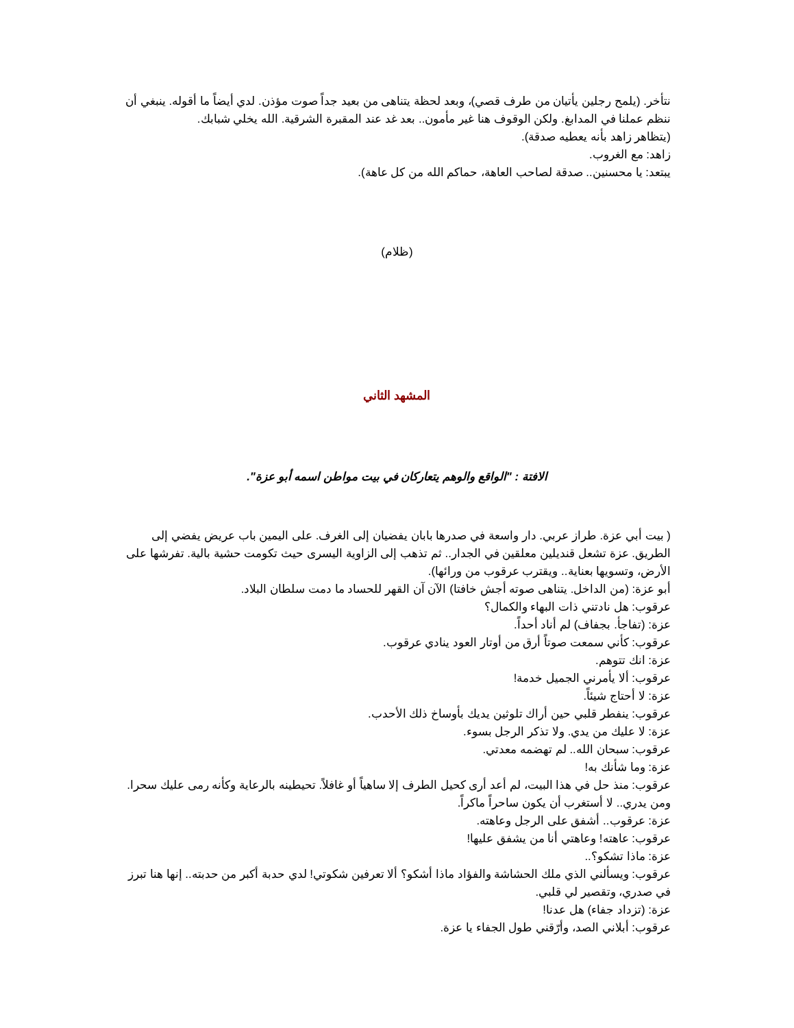نتأخر. (يلمح رجلين يأتيان من طرف قصي)، وبعد لحظة يتناهى من بعيد جداً صوت مؤذن. لدي أيضاً ما أقوله. ينبغي أن ننظم عملنا في المدابغ. ولكن الوقوف هنا غير مأمون.. بعد غد عند المقبرة الشرقية. الله يخلي شبابك.
(يتظاهر زاهد بأنه يعطيه صدقة).
زاهد: مع الغروب.
يبتعد: يا محسنين.. صدقة لصاحب العاهة، حماكم الله من كل عاهة).
(ظلام)
المشهد الثاني
الافتة : "الواقع والوهم يتعاركان في بيت مواطن اسمه أبو عزة".
( بيت أبي عزة. طراز عربي. دار واسعة في صدرها بابان يفضيان إلى الغرف. على اليمين باب عريض يفضي إلى الطريق. عزة تشعل قنديلين معلقين في الجدار.. ثم تذهب إلى الزاوية اليسرى حيث تكومت حشية بالية. تفرشها على الأرض، وتسويها بعناية.. ويقترب عرقوب من ورائها).
أبو عزة: (من الداخل. يتناهى صوته أجش خافتا) الآن آن القهر للحساد ما دمت سلطان البلاد.
عرقوب: هل نادتني ذات البهاء والكمال؟
عزة: (تفاجأ. بجفاف) لم أناد أحداً.
عرقوب: كأني سمعت صوتاً أرق من أوتار العود ينادي عرقوب.
عزة: انك تتوهم.
عرقوب: ألا يأمرني الجميل خدمة!
عزة: لا أحتاج شيئاً.
عرقوب: ينفطر قلبي حين أراك تلوثين يديك بأوساخ ذلك الأحدب.
عزة: لا عليك من يدي. ولا تذكر الرجل بسوء.
عرقوب: سبحان الله.. لم تهضمه معدتي.
عزة: وما شأنك به!
عرقوب: منذ حل في هذا البيت، لم أعد أرى كحيل الطرف إلا ساهياً أو غافلاً. تحيطينه بالرعاية وكأنه رمى عليك سحرا. ومن يدري.. لا أستغرب أن يكون ساحراً ماكراً.
عزة: عرقوب.. أشفق على الرجل وعاهته.
عرقوب: عاهته! وعاهتي أنا من يشفق عليها!
عزة: ماذا تشكو؟..
عرقوب: ويسألني الذي ملك الحشاشة والفؤاد ماذا أشكو؟ ألا تعرفين شكوتي! لدي حدبة أكبر من حدبته.. إنها هنا تبرز في صدري، وتقصير لي قلبي.
عزة: (تزداد جفاء) هل عدنا!
عرقوب: أبلاني الصد، وأرّقني طول الجفاء يا عزة.